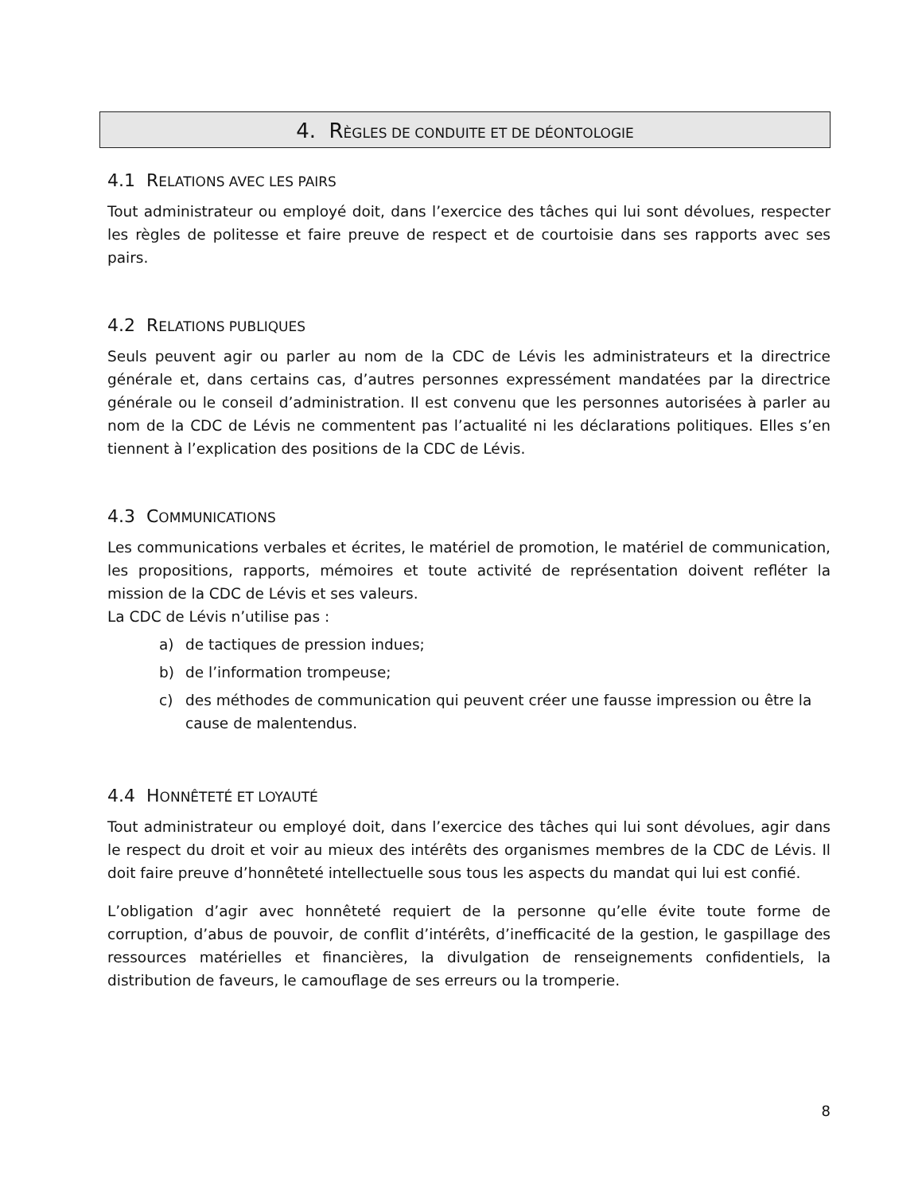4. RÈGLES DE CONDUITE ET DE DÉONTOLOGIE
4.1 RELATIONS AVEC LES PAIRS
Tout administrateur ou employé doit, dans l’exercice des tâches qui lui sont dévolues, respecter les règles de politesse et faire preuve de respect et de courtoisie dans ses rapports avec ses pairs.
4.2 RELATIONS PUBLIQUES
Seuls peuvent agir ou parler au nom de la CDC de Lévis les administrateurs et la directrice générale et, dans certains cas, d’autres personnes expressément mandatées par la directrice générale ou le conseil d’administration. Il est convenu que les personnes autorisées à parler au nom de la CDC de Lévis ne commentent pas l’actualité ni les déclarations politiques. Elles s’en tiennent à l’explication des positions de la CDC de Lévis.
4.3 COMMUNICATIONS
Les communications verbales et écrites, le matériel de promotion, le matériel de communication, les propositions, rapports, mémoires et toute activité de représentation doivent refléter la mission de la CDC de Lévis et ses valeurs.
La CDC de Lévis n’utilise pas :
a) de tactiques de pression indues;
b) de l’information trompeuse;
c) des méthodes de communication qui peuvent créer une fausse impression ou être la cause de malentendus.
4.4 HONNÊTETÉ ET LOYAUTÉ
Tout administrateur ou employé doit, dans l’exercice des tâches qui lui sont dévolues, agir dans le respect du droit et voir au mieux des intérêts des organismes membres de la CDC de Lévis. Il doit faire preuve d’honnêteté intellectuelle sous tous les aspects du mandat qui lui est confié.
L’obligation d’agir avec honnêteté requiert de la personne qu’elle évite toute forme de corruption, d’abus de pouvoir, de conflit d’intérêts, d’inefficacité de la gestion, le gaspillage des ressources matérielles et financières, la divulgation de renseignements confidentiels, la distribution de faveurs, le camouflage de ses erreurs ou la tromperie.
8